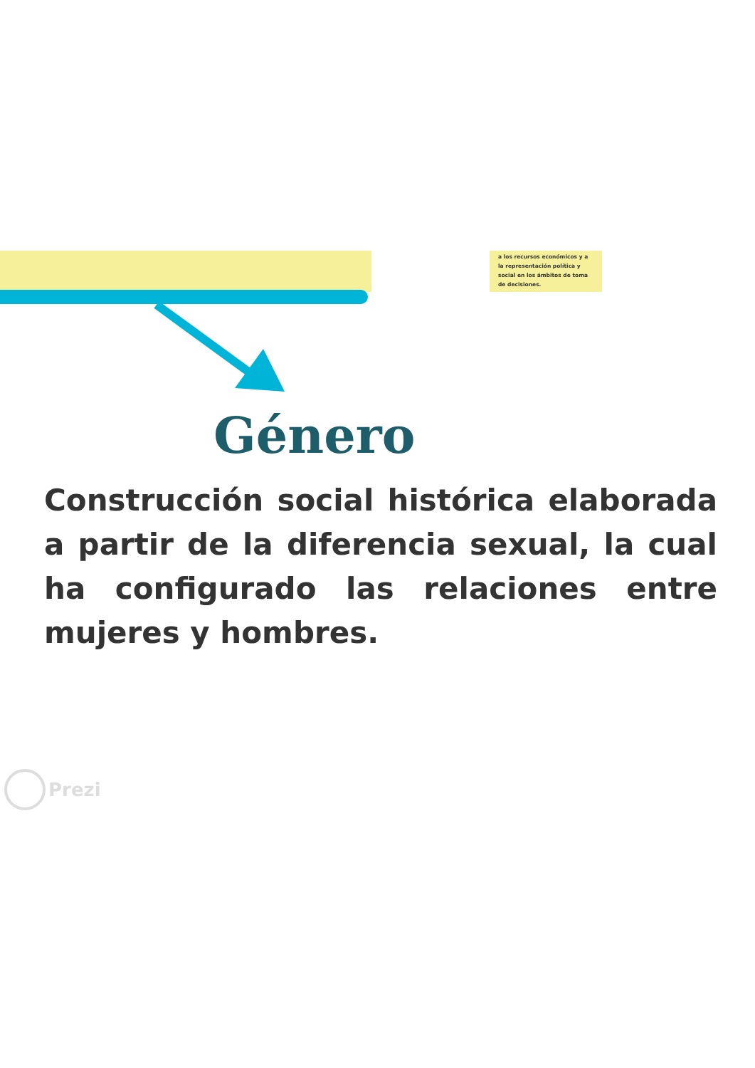a los recursos económicos y a la representación política y social en los ámbitos de toma de decisiones.
Género
Construcción social histórica elaborada a partir de la diferencia sexual, la cual ha configurado las relaciones entre mujeres y hombres.
Prezi